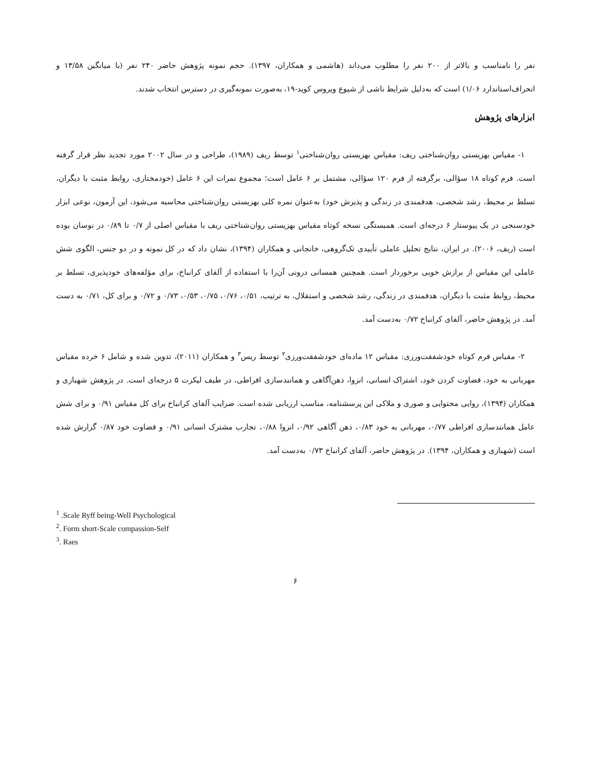نفر را نامناسب و بالاتر از ۲۰۰ نفر را مطلوب می‌داند (هاشمی و همکاران، ۱۳۹۷). حجم نمونه پژوهش حاضر ۲۴۰ نفر (با میانگین ۱۳/۵۸ و انحراف‌استاندارد ۱/۰۶) است که به‌دلیل شرایط ناشی از شیوع ویروس کوید-۱۹، به‌صورت نمونه‌گیری در دسترس انتخاب شدند.
ابزارهای پژوهش
۱- مقیاس بهزیستی روان‌شناختی ریف: مقیاس بهزیستی روان‌شناختی<sup>۱</sup> توسط ریف (۱۹۸۹)، طراحی و در سال ۲۰۰۲ مورد تجدید نظر قرار گرفته است. فرم کوتاه ۱۸ سؤالی، برگرفته از فرم ۱۲۰ سؤالی، مشتمل بر ۶ عامل است؛ مجموع نمرات این ۶ عامل (خودمختاری، روابط مثبت با دیگران، تسلط بر محیط، رشد شخصی، هدفمندی در زندگی و پذیرش خود) به‌عنوان نمره کلی بهزیستی روان‌شناختی محاسبه می‌شود، این آزمون، نوعی ابزار خودسنجی در یک پیوستار ۶ درجه‌ای است. همبستگی نسخه کوتاه مقیاس بهزیستی روان‌شناختی ریف با مقیاس اصلی از ۰/۷ تا ۰/۸۹ در نوسان بوده است (ریف، ۲۰۰۶). در ایران، نتایج تحلیل عاملی تأییدی تک‌گروهی، خانجانی و همکاران (۱۳۹۴)، نشان داد که در کل نمونه و در دو جنس، الگوی شش عاملی این مقیاس از برازش خوبی برخوردار است. همچنین همسانی درونی آن‌را با استفاده از آلفای کرانباخ، برای مؤلفه‌های خودپذیری، تسلط بر محیط، روابط مثبت با دیگران، هدفمندی در زندگی، رشد شخصی و استقلال، به ترتیب، ۰/۵۱، ۰/۷۶، ۰/۷۵، ۰/۵۳، ۰/۷۳ و ۰/۷۲ و برای کل، ۰/۷۱ به دست آمد. در پژوهش حاضر، آلفای کرانباخ ۰/۷۲ به‌دست آمد.
۲- مقیاس فرم کوتاه خودشفقت‌ورزی: مقیاس ۱۲ ماده‌ای خودشفقت‌ورزی<sup>۲</sup> توسط ریس<sup>۳</sup> و همکاران (۲۰۱۱)، تدوین شده و شامل ۶ خرده مقیاس مهربانی به خود، قضاوت کردن خود، اشتراک انسانی، انزوا، ذهن‌آگاهی و همانندسازی افراطی، در طیف لیکرت ۵ درجه‌ای است. در پژوهش شهبازی و همکاران (۱۳۹۴)، روایی محتوایی و صوری و ملاکی این پرسشنامه، مناسب ارزیابی شده است. ضرایب آلفای کرانباخ برای کل مقیاس ۰/۹۱ و برای شش عامل همانندسازی افراطی ۰/۷۷، مهربانی به خود ۰/۸۳، ذهن آگاهی ۰/۹۲، انزوا ۰/۸۸، تجارب مشترک انسانی ۰/۹۱ و قضاوت خود ۰/۸۷ گزارش شده است (شهبازی و همکاران، ۱۳۹۴). در پژوهش حاضر، آلفای کرانباخ ۰/۷۳ به‌دست آمد.
<sup>1</sup> .Scale Ryff being-Well Psychological
<sup>2</sup>. Form short-Scale compassion-Self
<sup>3</sup>. Raes
۶